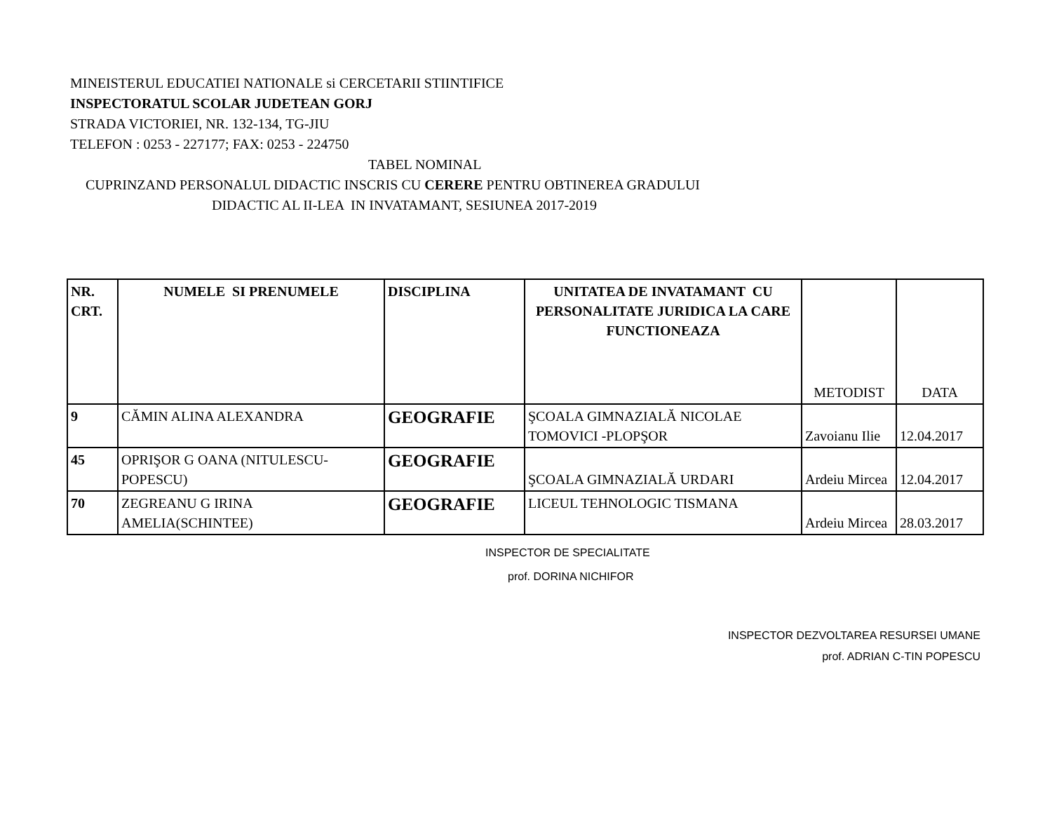MINEISTERUL EDUCATIEI NATIONALE si CERCETARII STIINTIFICE
INSPECTORATUL SCOLAR JUDETEAN GORJ
STRADA VICTORIEI, NR. 132-134, TG-JIU
TELEFON : 0253 - 227177; FAX: 0253 - 224750
TABEL NOMINAL
CUPRINZAND PERSONALUL DIDACTIC INSCRIS CU CERERE PENTRU OBTINEREA GRADULUI
DIDACTIC AL II-LEA IN INVATAMANT, SESIUNEA 2017-2019
| NR. CRT. | NUMELE SI PRENUMELE | DISCIPLINA | UNITATEA DE INVATAMANT CU PERSONALITATE JURIDICA LA CARE FUNCTIONEAZA | METODIST | DATA |
| 9 | CĂMIN ALINA ALEXANDRA | GEOGRAFIE | ŞCOALA GIMNAZIALĂ NICOLAE TOMOVICI -PLOPŞOR | Zavoianu Ilie | 12.04.2017 |
| 45 | OPRIŞOR G OANA (NITULESCU-POPESCU) | GEOGRAFIE | ŞCOALA GIMNAZIALĂ URDARI | Ardeiu Mircea | 12.04.2017 |
| 70 | ZEGREANU G IRINA AMELIA(SCHINTEE) | GEOGRAFIE | LICEUL TEHNOLOGIC TISMANA | Ardeiu Mircea | 28.03.2017 |
INSPECTOR DE SPECIALITATE
prof. DORINA NICHIFOR
INSPECTOR DEZVOLTAREA RESURSEI UMANE
prof. ADRIAN C-TIN POPESCU